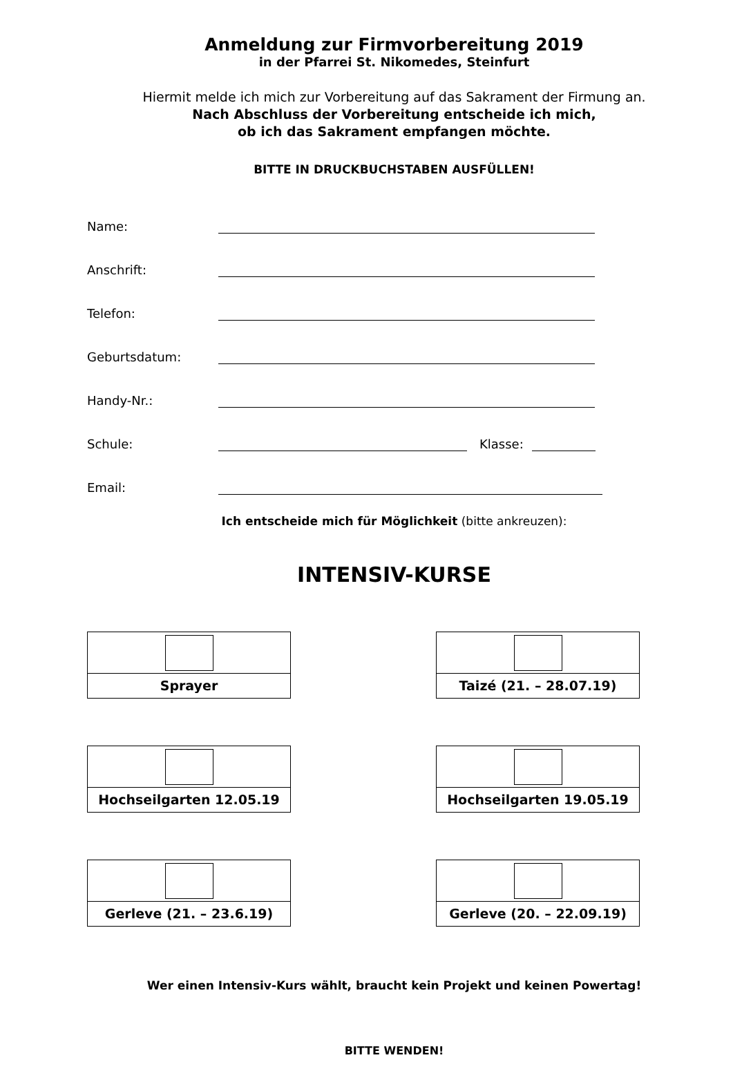Anmeldung zur Firmvorbereitung 2019
in der Pfarrei St. Nikomedes, Steinfurt
Hiermit melde ich mich zur Vorbereitung auf das Sakrament der Firmung an.
Nach Abschluss der Vorbereitung entscheide ich mich,
ob ich das Sakrament empfangen möchte.
BITTE IN DRUCKBUCHSTABEN AUSFÜLLEN!
Name:
Anschrift:
Telefon:
Geburtsdatum:
Handy-Nr.:
Schule: Klasse:
Email:
Ich entscheide mich für Möglichkeit (bitte ankreuzen):
INTENSIV-KURSE
Sprayer
Taizé (21. – 28.07.19)
Hochseilgarten 12.05.19
Hochseilgarten 19.05.19
Gerleve (21. – 23.6.19)
Gerleve (20. – 22.09.19)
Wer einen Intensiv-Kurs wählt, braucht kein Projekt und keinen Powertag!
BITTE WENDEN!